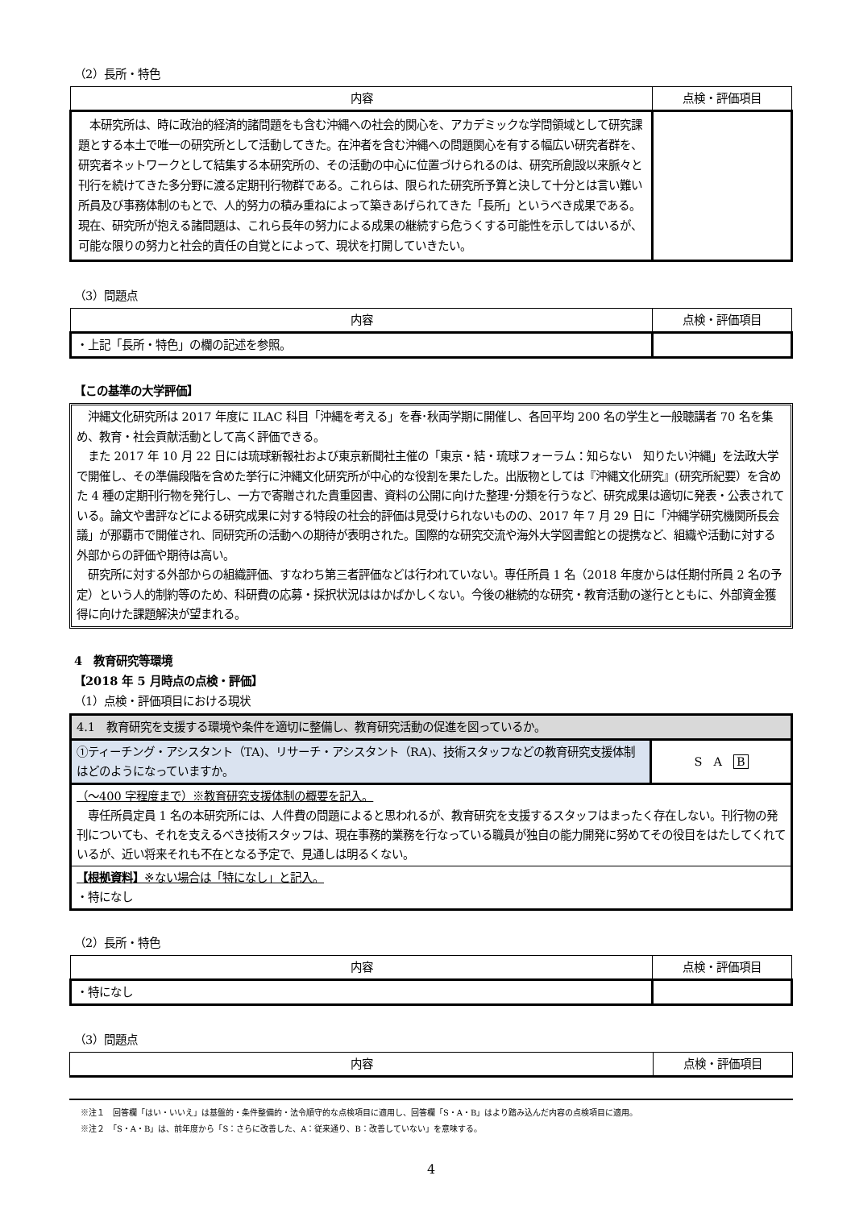（2）長所・特色
| 内容 | 点検・評価項目 |
| --- | --- |
| 本研究所は、時に政治的経済的諸問題をも含む沖縄への社会的関心を、アカデミックな学問領域として研究課題とする本土で唯一の研究所として活動してきた。在沖者を含む沖縄への問題関心を有する幅広い研究者群を、研究者ネットワークとして結集する本研究所の、その活動の中心に位置づけられるのは、研究所創設以来脈々と刊行を続けてきた多分野に渡る定期刊行物群である。これらは、限られた研究所予算と決して十分とは言い難い所員及び事務体制のもとで、人的努力の積み重ねによって築きあげられてきた「長所」というべき成果である。現在、研究所が抱える諸問題は、これら長年の努力による成果の継続すら危うくする可能性を示してはいるが、可能な限りの努力と社会的責任の自覚とによって、現状を打開していきたい。 | |
（3）問題点
| 内容 | 点検・評価項目 |
| --- | --- |
| ・上記「長所・特色」の欄の記述を参照。 | |
【この基準の大学評価】
　沖縄文化研究所は 2017 年度に ILAC 科目「沖縄を考える」を春･秋両学期に開催し、各回平均 200 名の学生と一般聴講者 70 名を集め、教育・社会貢献活動として高く評価できる。
　また 2017 年 10 月 22 日には琉球新報社および東京新聞社主催の「東京・結・琉球フォーラム：知らない　知りたい沖縄」を法政大学で開催し、その準備段階を含めた挙行に沖縄文化研究所が中心的な役割を果たした。出版物としては『沖縄文化研究』(研究所紀要）を含めた 4 種の定期刊行物を発行し、一方で寄贈された貴重図書、資料の公開に向けた整理･分類を行うなど、研究成果は適切に発表・公表されている。論文や書評などによる研究成果に対する特段の社会的評価は見受けられないものの、2017 年 7 月 29 日に「沖縄学研究機関所長会議」が那覇市で開催され、同研究所の活動への期待が表明された。国際的な研究交流や海外大学図書館との提携など、組織や活動に対する外部からの評価や期待は高い。
　研究所に対する外部からの組織評価、すなわち第三者評価などは行われていない。専任所員 1 名（2018 年度からは任期付所員 2 名の予定）という人的制約等のため、科研費の応募・採択状況ははかばかしくない。今後の継続的な研究・教育活動の遂行とともに、外部資金獲得に向けた課題解決が望まれる。
4　教育研究等環境
【2018 年 5 月時点の点検・評価】
（1）点検・評価項目における現状
| 4.1 教育研究を支援する環境や条件を適切に整備し、教育研究活動の促進を図っているか。 | |
| ①ティーチング・アシスタント（TA)、リサーチ・アシスタント（RA)、技術スタッフなどの教育研究支援体制はどのようになっていますか。 | S A B |
| （～400 字程度まで）※教育研究支援体制の概要を記入。 専任所員定員 1 名の本研究所には、人件費の問題によると思われるが、教育研究を支援するスタッフはまったく存在しない。刊行物の発刊についても、それを支えるべき技術スタッフは、現在事務的業務を行なっている職員が独自の能力開発に努めてその役目をはたしてくれているが、近い将来それも不在となる予定で、見通しは明るくない。 | |
| 【根拠資料】 ※ない場合は「特になし」と記入。 ・特になし | |
（2）長所・特色
| 内容 | 点検・評価項目 |
| --- | --- |
| ・特になし | |
（3）問題点
| 内容 | 点検・評価項目 |
| --- | --- |
※注１　回答欄「はい・いいえ」は基盤的・条件整備的・法令順守的な点検項目に適用し、回答欄「S・A・B」はより踏み込んだ内容の点検項目に適用。
※注２　「S・A・B」は、前年度から「S：さらに改善した、A：従来通り、B：改善していない」を意味する。
4